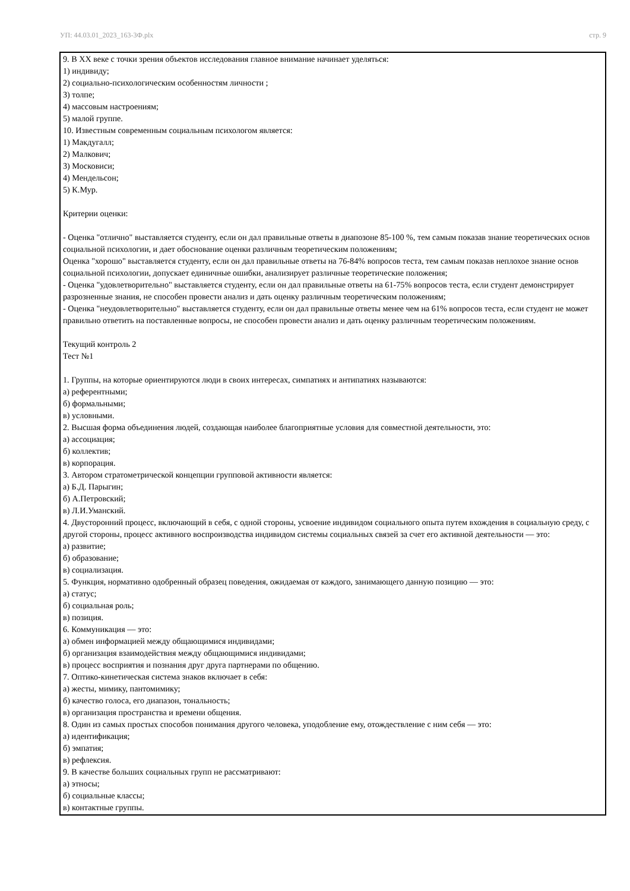УП: 44.03.01_2023_163-3Ф.plx стр. 9
9. В XX веке с точки зрения объектов исследования главное внимание начинает уделяться:
1) индивиду;
2) социально-психологическим особенностям личности ;
3) толпе;
4) массовым настроениям;
5) малой группе.
10. Известным современным социальным психологом является:
1) Макдугалл;
2) Малкович;
3) Московиси;
4) Мендельсон;
5) К.Мур.
Критерии оценки:
- Оценка "отлично" выставляется студенту, если он дал правильные ответы в диапозоне 85-100 %, тем самым показав знание теоретических основ социальной психологии, и дает обоснование оценки различным теоретическим положениям;
Оценка "хорошо" выставляется студенту, если он дал правильные ответы на 76-84% вопросов теста, тем самым показав неплохое знание основ социальной психологии, допускает единичные ошибки, анализирует различные теоретические положения;
- Оценка "удовлетворительно" выставляется студенту, если он дал правильные ответы на 61-75% вопросов теста, если студент демонстрирует разрозненные знания, не способен провести анализ и дать оценку различным теоретическим положениям;
- Оценка "неудовлетворительно" выставляется студенту, если он дал правильные ответы менее чем на 61% вопросов теста, если студент не может правильно ответить на поставленные вопросы, не способен провести анализ и дать оценку различным теоретическим положениям.
Текущий контроль 2
Тест №1
1. Группы, на которые ориентируются люди в своих интересах, симпатиях и антипатиях называются:
а) референтными;
б) формальными;
в) условными.
2. Высшая форма объединения людей, создающая наиболее благоприятные условия для совместной деятельности, это:
а) ассоциация;
б) коллектив;
в) корпорация.
3. Автором стратометрической концепции групповой активности является:
а) Б.Д. Парыгин;
б) А.Петровский;
в) Л.И.Уманский.
4. Двусторонний процесс, включающий в себя, с одной стороны, усвоение индивидом социального опыта путем вхождения в социальную среду, с другой стороны, процесс активного воспроизводства индивидом системы социальных связей за счет его активной деятельности — это:
а) развитие;
б) образование;
в) социализация.
5. Функция, нормативно одобренный образец поведения, ожидаемая от каждого, занимающего данную позицию — это:
а) статус;
б) социальная роль;
в) позиция.
6. Коммуникация — это:
а) обмен информацией между общающимися индивидами;
б) организация взаимодействия между общающимися индивидами;
в) процесс восприятия и познания друг друга партнерами по общению.
7. Оптико-кинетическая система знаков включает в себя:
а) жесты, мимику, пантомимику;
б) качество голоса, его диапазон, тональность;
в) организация пространства и времени общения.
8. Один из самых простых способов понимания другого человека, уподобление ему, отождествление с ним себя — это:
а) идентификация;
б) эмпатия;
в) рефлексия.
9. В качестве больших социальных групп не рассматривают:
а) этносы;
б) социальные классы;
в) контактные группы.